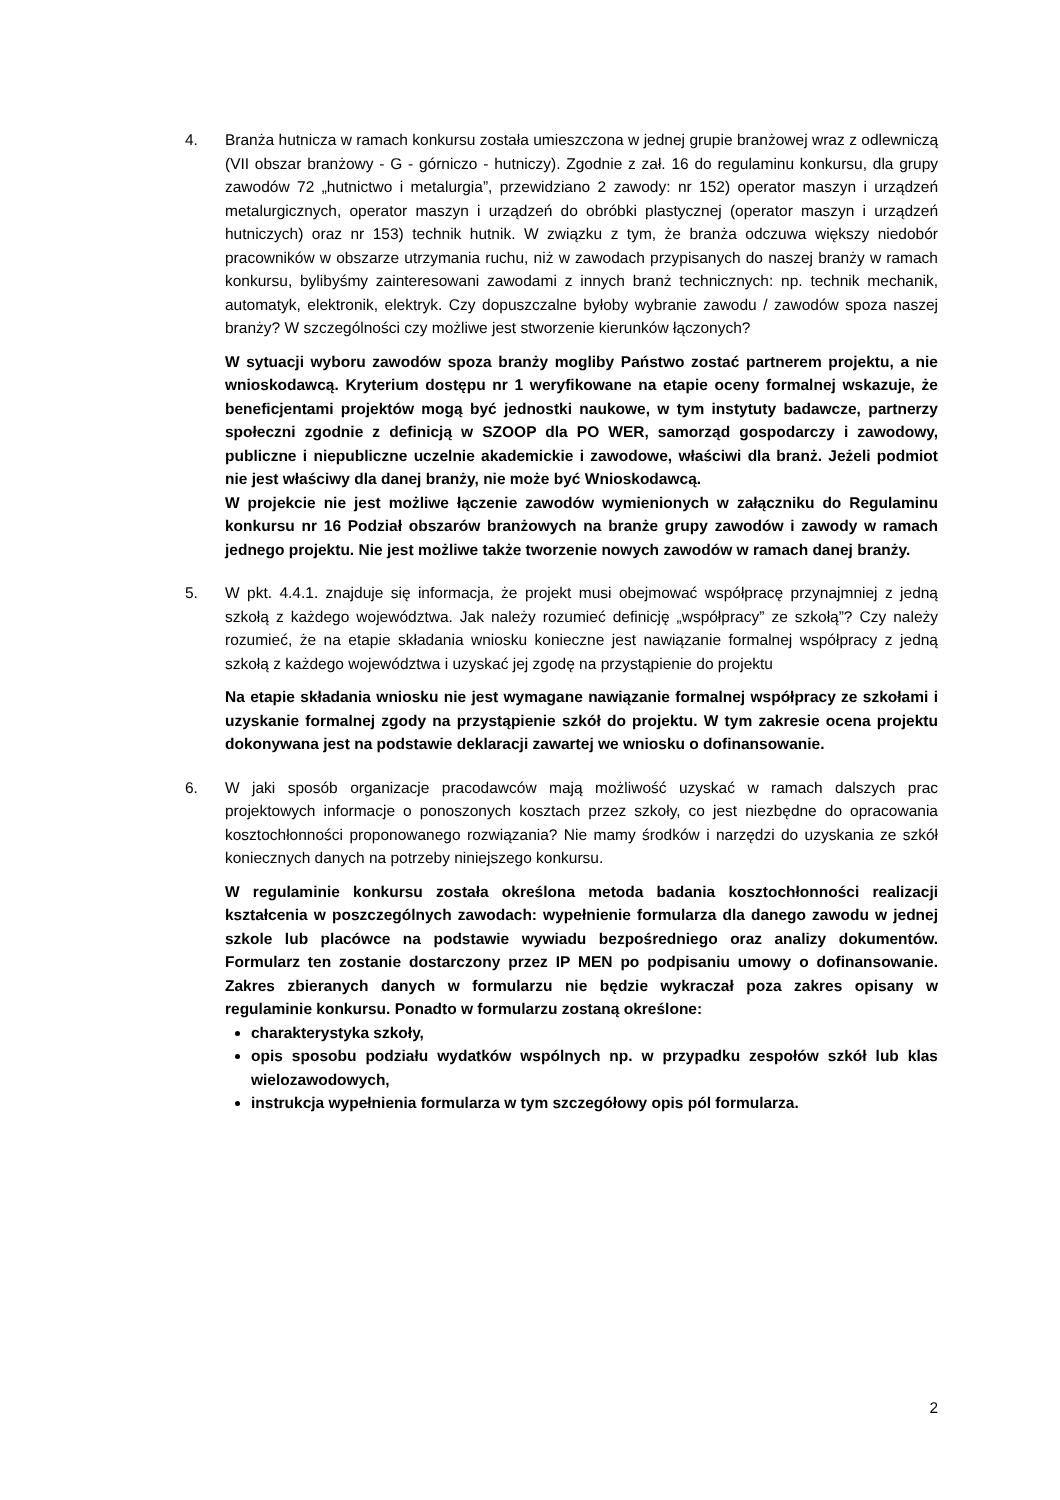4. Branża hutnicza w ramach konkursu została umieszczona w jednej grupie branżowej wraz z odlewniczą (VII obszar branżowy - G - górniczo - hutniczy). Zgodnie z zał. 16 do regulaminu konkursu, dla grupy zawodów 72 „hutnictwo i metalurgia”, przewidziano 2 zawody: nr 152) operator maszyn i urządzeń metalurgicznych, operator maszyn i urządzeń do obróbki plastycznej (operator maszyn i urządzeń hutniczych) oraz nr 153) technik hutnik. W związku z tym, że branża odczuwa większy niedobór pracowników w obszarze utrzymania ruchu, niż w zawodach przypisanych do naszej branży w ramach konkursu, bylibyśmy zainteresowani zawodami z innych branż technicznych: np. technik mechanik, automatyk, elektronik, elektryk. Czy dopuszczalne byłoby wybranie zawodu / zawodów spoza naszej branży? W szczególności czy możliwe jest stworzenie kierunków łączonych?
W sytuacji wyboru zawodów spoza branży mogliby Państwo zostać partnerem projektu, a nie wnioskodawcą. Kryterium dostępu nr 1 weryfikowane na etapie oceny formalnej wskazuje, że beneficjentami projektów mogą być jednostki naukowe, w tym instytuty badawcze, partnerzy społeczni zgodnie z definicją w SZOOP dla PO WER, samorząd gospodarczy i zawodowy, publiczne i niepubliczne uczelnie akademickie i zawodowe, właściwi dla branż. Jeżeli podmiot nie jest właściwy dla danej branży, nie może być Wnioskodawcą.
W projekcie nie jest możliwe łączenie zawodów wymienionych w załączniku do Regulaminu konkursu nr 16 Podział obszarów branżowych na branże grupy zawodów i zawody w ramach jednego projektu. Nie jest możliwe także tworzenie nowych zawodów w ramach danej branży.
5. W pkt. 4.4.1. znajduje się informacja, że projekt musi obejmować współpracę przynajmniej z jedną szkołą z każdego województwa. Jak należy rozumieć definicję „współpracy” ze szkołą”? Czy należy rozumieć, że na etapie składania wniosku konieczne jest nawiązanie formalnej współpracy z jedną szkołą z każdego województwa i uzyskać jej zgodę na przystąpienie do projektu
Na etapie składania wniosku nie jest wymagane nawiązanie formalnej współpracy ze szkołami i uzyskanie formalnej zgody na przystąpienie szkół do projektu. W tym zakresie ocena projektu dokonywana jest na podstawie deklaracji zawartej we wniosku o dofinansowanie.
6. W jaki sposób organizacje pracodawców mają możliwość uzyskać w ramach dalszych prac projektowych informacje o ponoszonych kosztach przez szkoły, co jest niezbędne do opracowania kosztochłonności proponowanego rozwiązania? Nie mamy środków i narzędzi do uzyskania ze szkół koniecznych danych na potrzeby niniejszego konkursu.
W regulaminie konkursu została określona metoda badania kosztochłonności realizacji kształcenia w poszczególnych zawodach: wypełnienie formularza dla danego zawodu w jednej szkole lub placówce na podstawie wywiadu bezpośredniego oraz analizy dokumentów. Formularz ten zostanie dostarczony przez IP MEN po podpisaniu umowy o dofinansowanie. Zakres zbieranych danych w formularzu nie będzie wykraczał poza zakres opisany w regulaminie konkursu. Ponadto w formularzu zostaną określone:
charakterystyka szkoły,
opis sposobu podziału wydatków wspólnych np. w przypadku zespołów szkół lub klas wielozawodowych,
instrukcja wypełnienia formularza w tym szczegółowy opis pól formularza.
2